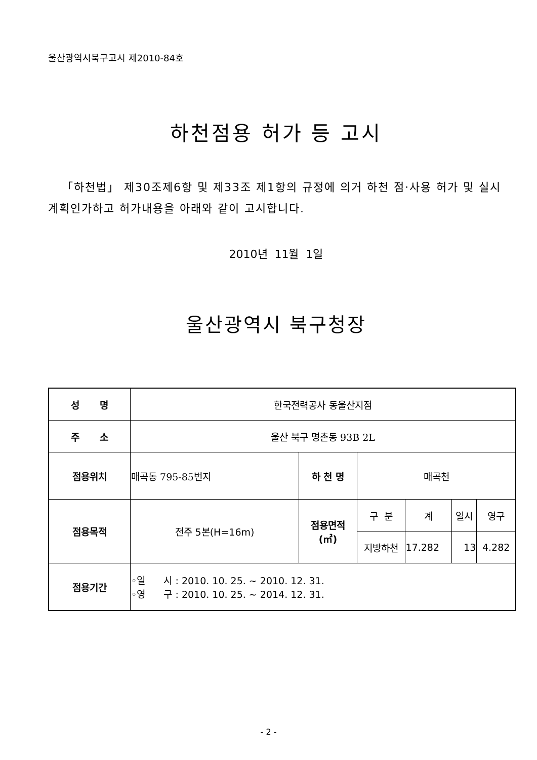울산광역시북구고시 제2010-84호
하천점용 허가 등 고시
「하천법」 제30조제6항 및 제33조 제1항의 규정에 의거 하천 점·사용 허가 및 실시계획인가하고 허가내용을 아래와 같이 고시합니다.
2010년 11월 1일
울산광역시 북구청장
| 성 명 | 한국전력공사 동울산지점 | | | | | |
| 주 소 | 울산 북구 명촌동 93B 2L | | | | | |
| 점용위치 | 매곡동 795-85번지 | 하 천 명 | 매곡천 | | | |
| 점용목적 | 전주 5본(H=16m) | 점용면적 (㎡) | 구 분 | 계 | 일시 | 영구 |
| | | | 지방하천 | 17.282 | 13 | 4.282 |
| 점용기간 | ◦일 시 : 2010. 10. 25. ~ 2010. 12. 31. ◦영 구 : 2010. 10. 25. ~ 2014. 12. 31. | | | | | |
- 2 -